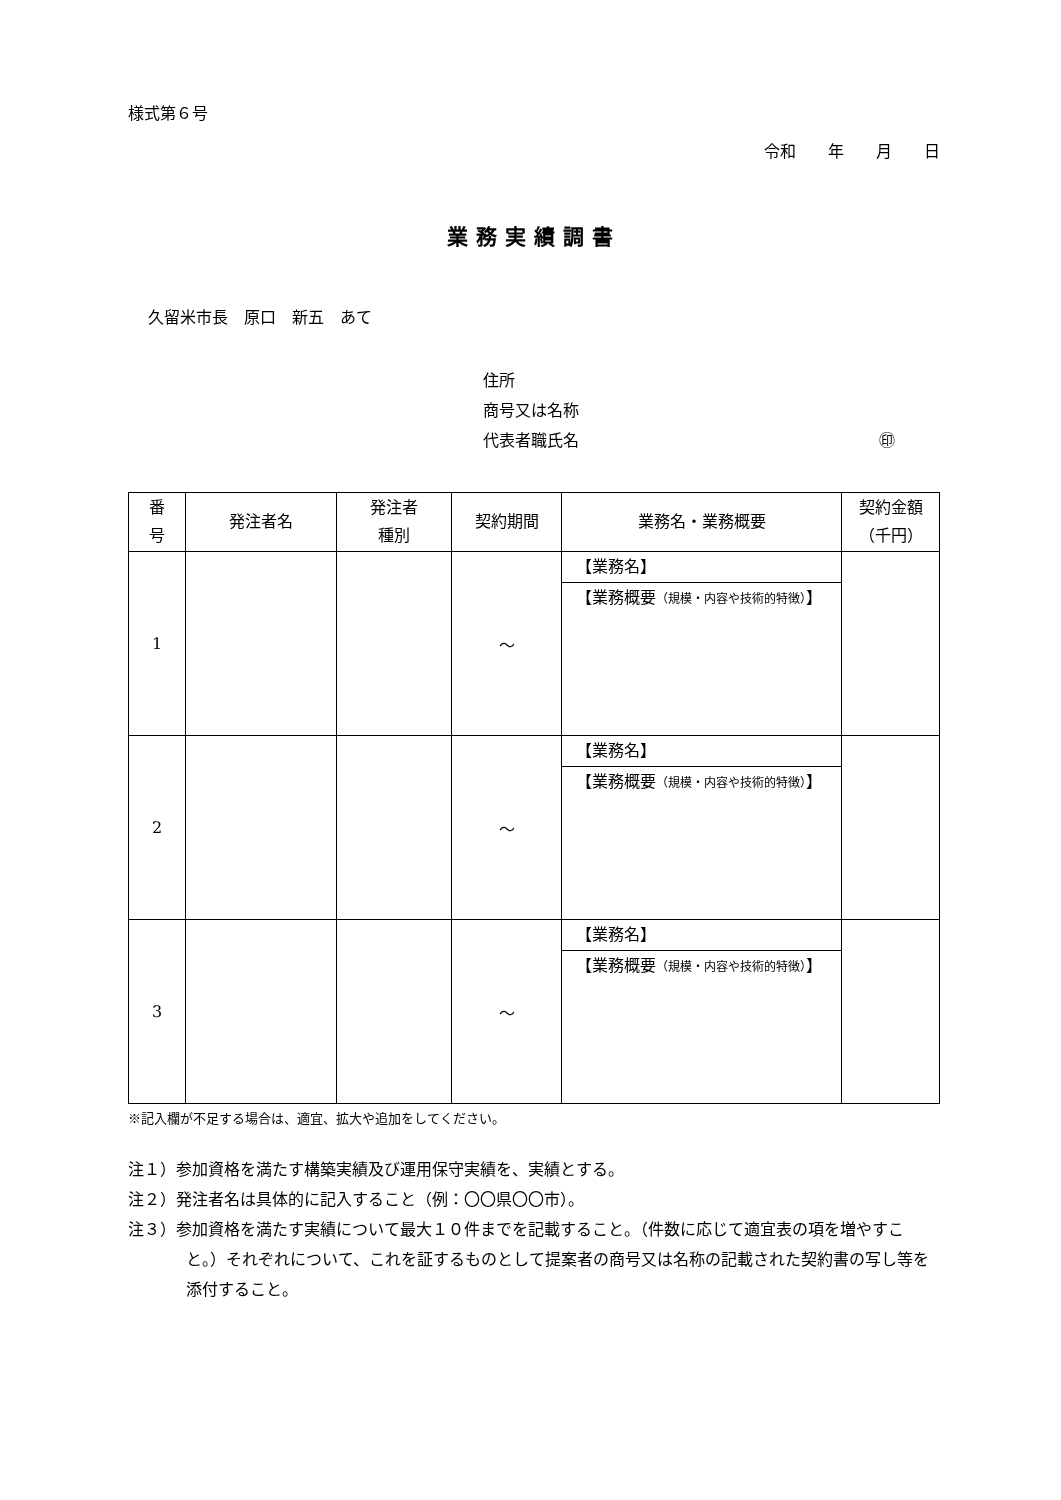様式第６号
令和　　年　　月　　日
業務実績調書
久留米市長　原口　新五　あて
住所
商号又は名称
代表者職氏名 ㊞
| 番 号 | 発注者名 | 発注者 種別 | 契約期間 | 業務名・業務概要 | 契約金額 （千円） |
| --- | --- | --- | --- | --- | --- |
| 1 | | | ～ | 【業務名】 【業務概要 （規模・内容や技術的特徴） 】 | |
| 2 | | | ～ | 【業務名】 【業務概要 （規模・内容や技術的特徴） 】 | |
| 3 | | | ～ | 【業務名】 【業務概要 （規模・内容や技術的特徴） 】 | |
※記入欄が不足する場合は、適宜、拡大や追加をしてください。
注１）参加資格を満たす構築実績及び運用保守実績を、実績とする。
注２）発注者名は具体的に記入すること（例：〇〇県〇〇市）。
注３）参加資格を満たす実績について最大１０件までを記載すること。（件数に応じて適宜表の項を増やすこと。）それぞれについて、これを証するものとして提案者の商号又は名称の記載された契約書の写し等を添付すること。